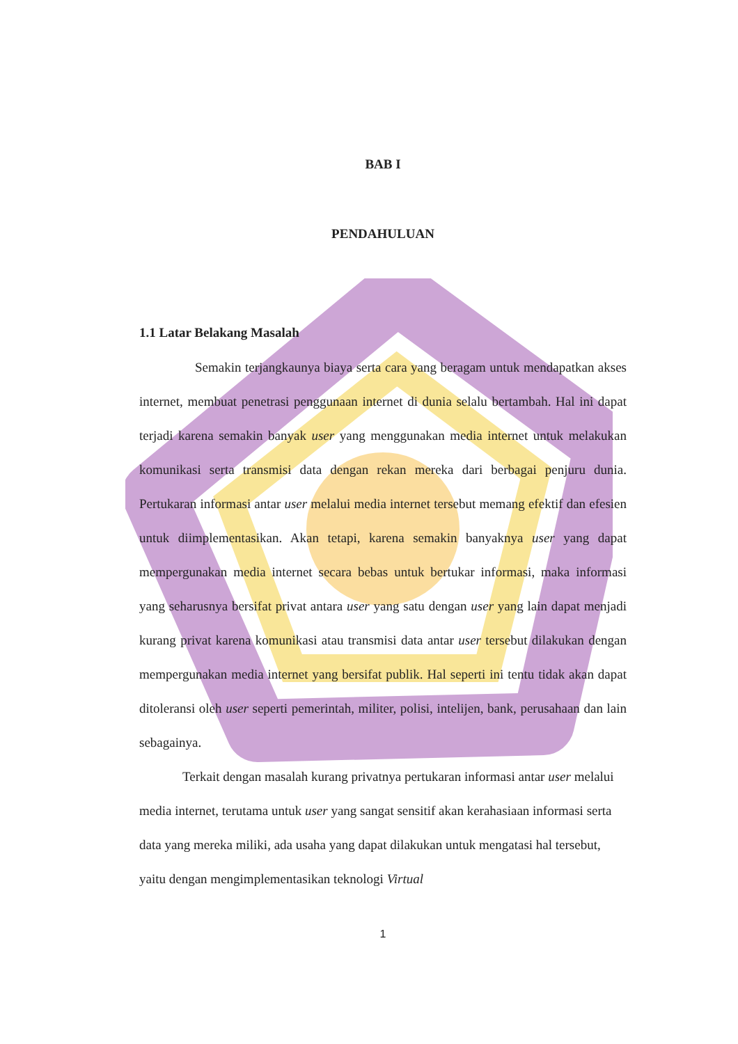BAB I
PENDAHULUAN
1.1 Latar Belakang Masalah
Semakin terjangkaunya biaya serta cara yang beragam untuk mendapatkan akses internet, membuat penetrasi penggunaan internet di dunia selalu bertambah. Hal ini dapat terjadi karena semakin banyak user yang menggunakan media internet untuk melakukan komunikasi serta transmisi data dengan rekan mereka dari berbagai penjuru dunia. Pertukaran informasi antar user melalui media internet tersebut memang efektif dan efesien untuk diimplementasikan. Akan tetapi, karena semakin banyaknya user yang dapat mempergunakan media internet secara bebas untuk bertukar informasi, maka informasi yang seharusnya bersifat privat antara user yang satu dengan user yang lain dapat menjadi kurang privat karena komunikasi atau transmisi data antar user tersebut dilakukan dengan mempergunakan media internet yang bersifat publik. Hal seperti ini tentu tidak akan dapat ditoleransi oleh user seperti pemerintah, militer, polisi, intelijen, bank, perusahaan dan lain sebagainya.
Terkait dengan masalah kurang privatnya pertukaran informasi antar user melalui media internet, terutama untuk user yang sangat sensitif akan kerahasiaan informasi serta data yang mereka miliki, ada usaha yang dapat dilakukan untuk mengatasi hal tersebut, yaitu dengan mengimplementasikan teknologi Virtual
1